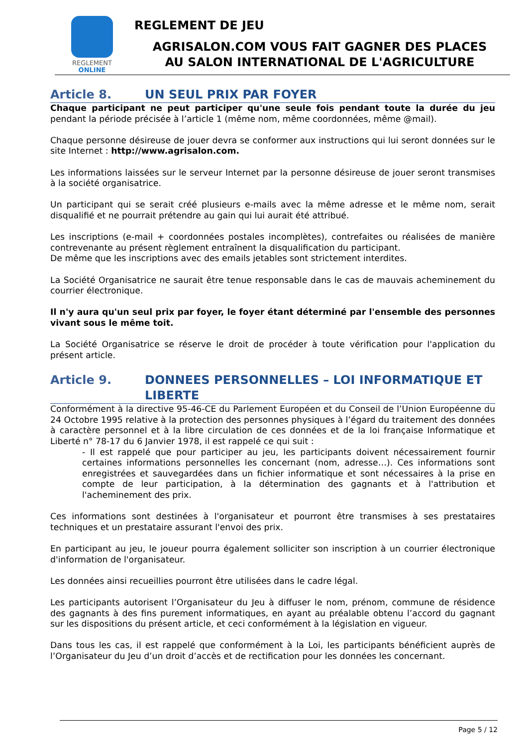REGLEMENT
ONLINE
REGLEMENT DE JEU
AGRISALON.COM VOUS FAIT GAGNER DES PLACES
AU SALON INTERNATIONAL DE L'AGRICULTURE
Article 8. UN SEUL PRIX PAR FOYER
Chaque participant ne peut participer qu'une seule fois pendant toute la durée du jeu pendant la période précisée à l’article 1 (même nom, même coordonnées, même @mail).
Chaque personne désireuse de jouer devra se conformer aux instructions qui lui seront données sur le site Internet : http://www.agrisalon.com.
Les informations laissées sur le serveur Internet par la personne désireuse de jouer seront transmises à la société organisatrice.
Un participant qui se serait créé plusieurs e-mails avec la même adresse et le même nom, serait disqualifié et ne pourrait prétendre au gain qui lui aurait été attribué.
Les inscriptions (e-mail + coordonnées postales incomplètes), contrefaites ou réalisées de manière contrevenante au présent règlement entraînent la disqualification du participant.
De même que les inscriptions avec des emails jetables sont strictement interdites.
La Société Organisatrice ne saurait être tenue responsable dans le cas de mauvais acheminement du courrier électronique.
Il n'y aura qu'un seul prix par foyer, le foyer étant déterminé par l'ensemble des personnes vivant sous le même toit.
La Société Organisatrice se réserve le droit de procéder à toute vérification pour l'application du présent article.
Article 9. DONNEES PERSONNELLES – LOI INFORMATIQUE ET LIBERTE
Conformément à la directive 95-46-CE du Parlement Européen et du Conseil de l’Union Européenne du 24 Octobre 1995 relative à la protection des personnes physiques à l’égard du traitement des données à caractère personnel et à la libre circulation de ces données et de la loi française Informatique et Liberté n° 78-17 du 6 Janvier 1978, il est rappelé ce qui suit :
- Il est rappelé que pour participer au jeu, les participants doivent nécessairement fournir certaines informations personnelles les concernant (nom, adresse…). Ces informations sont enregistrées et sauvegardées dans un fichier informatique et sont nécessaires à la prise en compte de leur participation, à la détermination des gagnants et à l'attribution et l'acheminement des prix.
Ces informations sont destinées à l'organisateur et pourront être transmises à ses prestataires techniques et un prestataire assurant l'envoi des prix.
En participant au jeu, le joueur pourra également solliciter son inscription à un courrier électronique d'information de l'organisateur.
Les données ainsi recueillies pourront être utilisées dans le cadre légal.
Les participants autorisent l’Organisateur du Jeu à diffuser le nom, prénom, commune de résidence des gagnants à des fins purement informatiques, en ayant au préalable obtenu l’accord du gagnant sur les dispositions du présent article, et ceci conformément à la législation en vigueur.
Dans tous les cas, il est rappelé que conformément à la Loi, les participants bénéficient auprès de l’Organisateur du Jeu d’un droit d’accès et de rectification pour les données les concernant.
Page 5 / 12